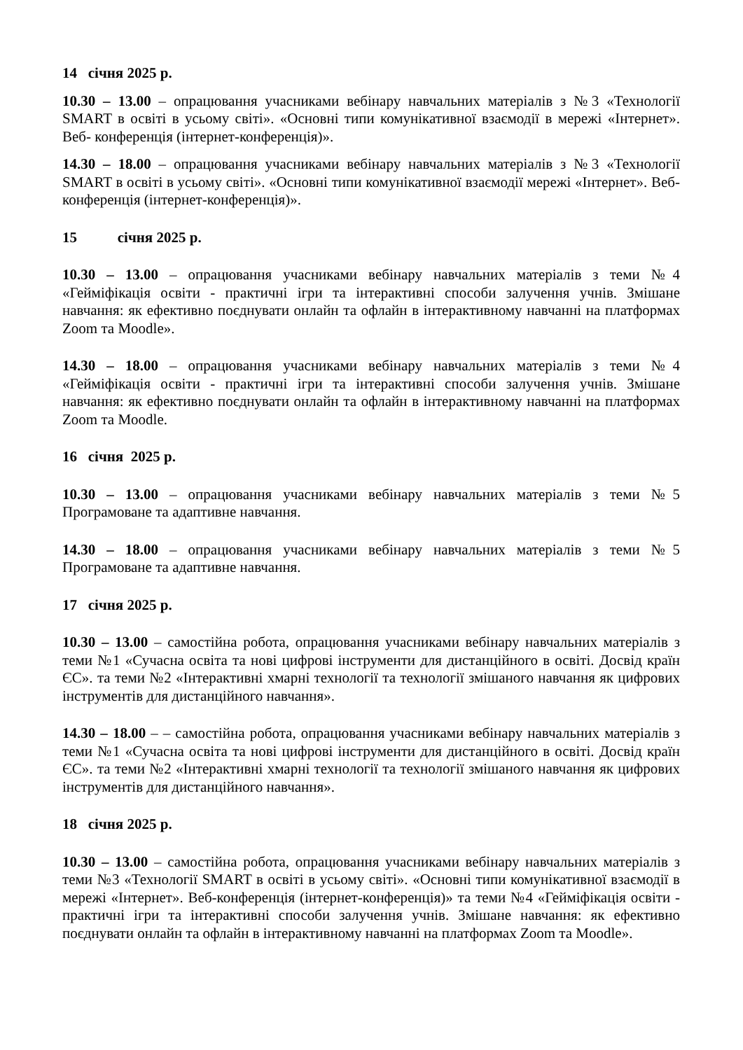14 січня 2025 р.
10.30 – 13.00 – опрацювання учасниками вебінару навчальних матеріалів з №3 «Технології SMART в освіті в усьому світі». «Основні типи комунікативної взаємодії в мережі «Інтернет». Веб- конференція (інтернет-конференція)».
14.30 – 18.00 – опрацювання учасниками вебінару навчальних матеріалів з №3 «Технології SMART в освіті в усьому світі». «Основні типи комунікативної взаємодії мережі «Інтернет». Веб- конференція (інтернет-конференція)».
15 січня 2025 р.
10.30 – 13.00 – опрацювання учасниками вебінару навчальних матеріалів з теми №4 «Гейміфікація освіти - практичні ігри та інтерактивні способи залучення учнів. Змішане навчання: як ефективно поєднувати онлайн та офлайн в інтерактивному навчанні на платформах Zoom та Moodle».
14.30 – 18.00 – опрацювання учасниками вебінару навчальних матеріалів з теми №4 «Гейміфікація освіти - практичні ігри та інтерактивні способи залучення учнів. Змішане навчання: як ефективно поєднувати онлайн та офлайн в інтерактивному навчанні на платформах Zoom та Moodle.
16 січня 2025 р.
10.30 – 13.00 – опрацювання учасниками вебінару навчальних матеріалів з теми №5 Програмоване та адаптивне навчання.
14.30 – 18.00 – опрацювання учасниками вебінару навчальних матеріалів з теми №5 Програмоване та адаптивне навчання.
17 січня 2025 р.
10.30 – 13.00 – самостійна робота, опрацювання учасниками вебінару навчальних матеріалів з теми №1 «Сучасна освіта та нові цифрові інструменти для дистанційного в освіті. Досвід країн ЄС». та теми №2 «Інтерактивні хмарні технології та технології змішаного навчання як цифрових інструментів для дистанційного навчання».
14.30 – 18.00 – – самостійна робота, опрацювання учасниками вебінару навчальних матеріалів з теми №1 «Сучасна освіта та нові цифрові інструменти для дистанційного в освіті. Досвід країн ЄС». та теми №2 «Інтерактивні хмарні технології та технології змішаного навчання як цифрових інструментів для дистанційного навчання».
18 січня 2025 р.
10.30 – 13.00 – самостійна робота, опрацювання учасниками вебінару навчальних матеріалів з теми №3 «Технології SMART в освіті в усьому світі». «Основні типи комунікативної взаємодії в мережі «Інтернет». Веб-конференція (інтернет-конференція)» та теми №4 «Гейміфікація освіти - практичні ігри та інтерактивні способи залучення учнів. Змішане навчання: як ефективно поєднувати онлайн та офлайн в інтерактивному навчанні на платформах Zoom та Moodle».